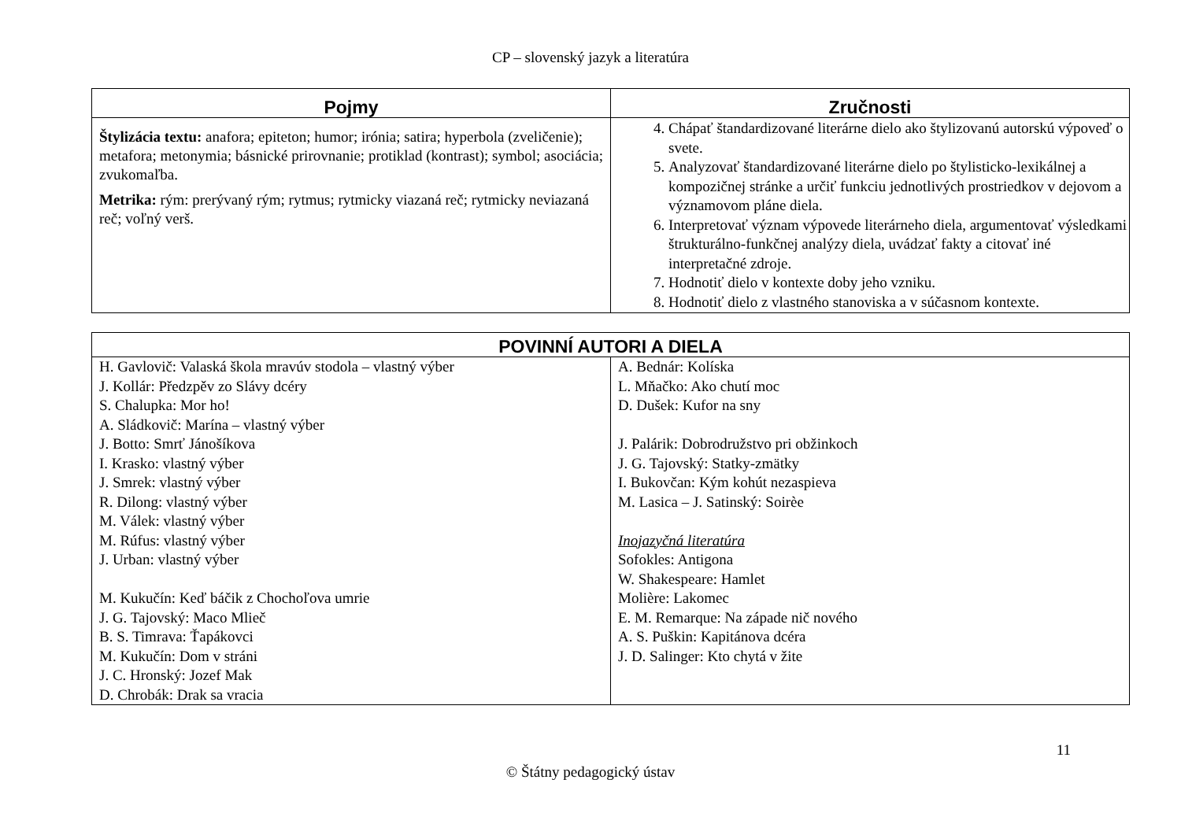CP – slovenský jazyk a literatúra
| Pojmy | Zručnosti |
| --- | --- |
| Štylizácia textu: anafora; epiteton; humor; irónia; satira; hyperbola (zveličenie); metafora; metonymia; básnické prirovnanie; protiklad (kontrast); symbol; asociácia; zvukomaľba. Metrika: rým: prerývaný rým; rytmus; rytmicky viazaná reč; rytmicky neviazaná reč; voľný verš. | 4. Chápať štandardizované literárne dielo ako štylizovanú autorskú výpoveď o svete. 5. Analyzovať štandardizované literárne dielo po štylisticko-lexikálnej a kompozičnej stránke a určiť funkciu jednotlivých prostriedkov v dejovom a významovom pláne diela. 6. Interpretovať význam výpovede literárneho diela, argumentovať výsledkami štrukturálno-funkčnej analýzy diela, uvádzať fakty a citovať iné interpretačné zdroje. 7. Hodnotiť dielo v kontexte doby jeho vzniku. 8. Hodnotiť dielo z vlastného stanoviska a v súčasnom kontexte. |
| POVINNÍ AUTORI A DIELA | |
| --- | --- |
| H. Gavlovič: Valaská škola mravúv stodola – vlastný výber J. Kollár: Předzpěv zo Slávy dcéry S. Chalupka: Mor ho! A. Sládkovič: Marína – vlastný výber J. Botto: Smrť Jánošíkova I. Krasko: vlastný výber J. Smrek: vlastný výber R. Dilong: vlastný výber M. Válek: vlastný výber M. Rúfus: vlastný výber J. Urban: vlastný výber M. Kukučín: Keď báčik z Chochoľova umrie J. G. Tajovský: Maco Mlieč B. S. Timrava: Ťapákovci M. Kukučín: Dom v stráni J. C. Hronský: Jozef Mak D. Chrobák: Drak sa vracia | A. Bednár: Kolíska L. Mňačko: Ako chutí moc D. Dušek: Kufor na sny J. Palárik: Dobrodružstvo pri obžinkoch J. G. Tajovský: Statky-zmätky I. Bukovčan: Kým kohút nezaspieva M. Lasica – J. Satinský: Soirèe Inojazyčná literatúra Sofokles: Antigona W. Shakespeare: Hamlet Molière: Lakomec E. M. Remarque: Na západe nič nového A. S. Puškin: Kapitánova dcéra J. D. Salinger: Kto chytá v žite |
11
© Štátny pedagogický ústav